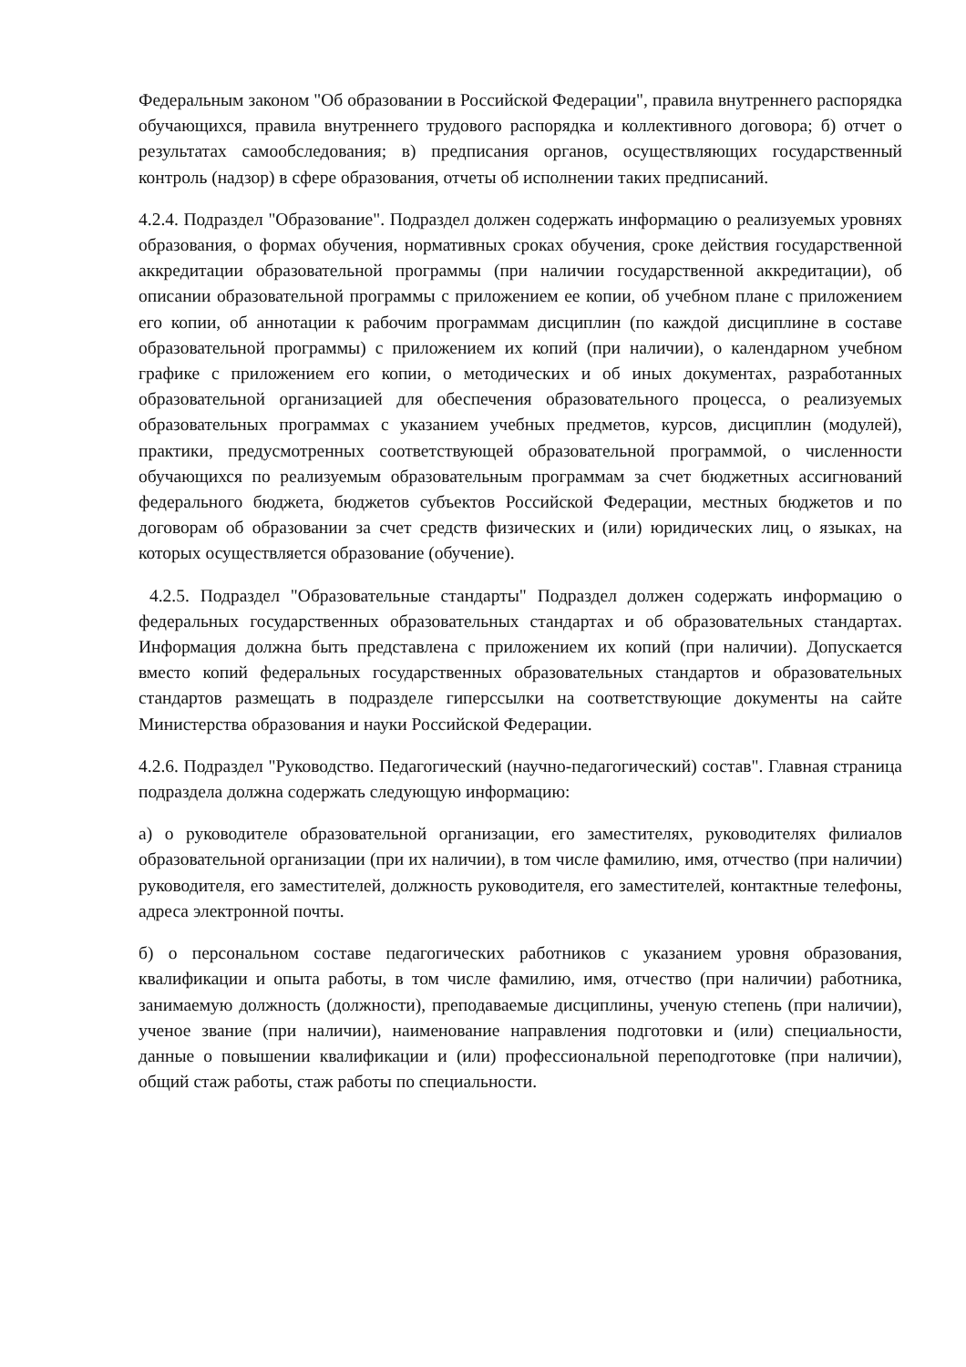Федеральным законом "Об образовании в Российской Федерации", правила внутреннего распорядка обучающихся, правила внутреннего трудового распорядка и коллективного договора; б) отчет о результатах самообследования; в) предписания органов, осуществляющих государственный контроль (надзор) в сфере образования, отчеты об исполнении таких предписаний.
4.2.4. Подраздел "Образование". Подраздел должен содержать информацию о реализуемых уровнях образования, о формах обучения, нормативных сроках обучения, сроке действия государственной аккредитации образовательной программы (при наличии государственной аккредитации), об описании образовательной программы с приложением ее копии, об учебном плане с приложением его копии, об аннотации к рабочим программам дисциплин (по каждой дисциплине в составе образовательной программы) с приложением их копий (при наличии), о календарном учебном графике с приложением его копии, о методических и об иных документах, разработанных образовательной организацией для обеспечения образовательного процесса, о реализуемых образовательных программах с указанием учебных предметов, курсов, дисциплин (модулей), практики, предусмотренных соответствующей образовательной программой, о численности обучающихся по реализуемым образовательным программам за счет бюджетных ассигнований федерального бюджета, бюджетов субъектов Российской Федерации, местных бюджетов и по договорам об образовании за счет средств физических и (или) юридических лиц, о языках, на которых осуществляется образование (обучение).
4.2.5. Подраздел "Образовательные стандарты" Подраздел должен содержать информацию о федеральных государственных образовательных стандартах и об образовательных стандартах. Информация должна быть представлена с приложением их копий (при наличии). Допускается вместо копий федеральных государственных образовательных стандартов и образовательных стандартов размещать в подразделе гиперссылки на соответствующие документы на сайте Министерства образования и науки Российской Федерации.
4.2.6. Подраздел "Руководство. Педагогический (научно-педагогический) состав". Главная страница подраздела должна содержать следующую информацию:
а) о руководителе образовательной организации, его заместителях, руководителях филиалов образовательной организации (при их наличии), в том числе фамилию, имя, отчество (при наличии) руководителя, его заместителей, должность руководителя, его заместителей, контактные телефоны, адреса электронной почты.
б) о персональном составе педагогических работников с указанием уровня образования, квалификации и опыта работы, в том числе фамилию, имя, отчество (при наличии) работника, занимаемую должность (должности), преподаваемые дисциплины, ученую степень (при наличии), ученое звание (при наличии), наименование направления подготовки и (или) специальности, данные о повышении квалификации и (или) профессиональной переподготовке (при наличии), общий стаж работы, стаж работы по специальности.